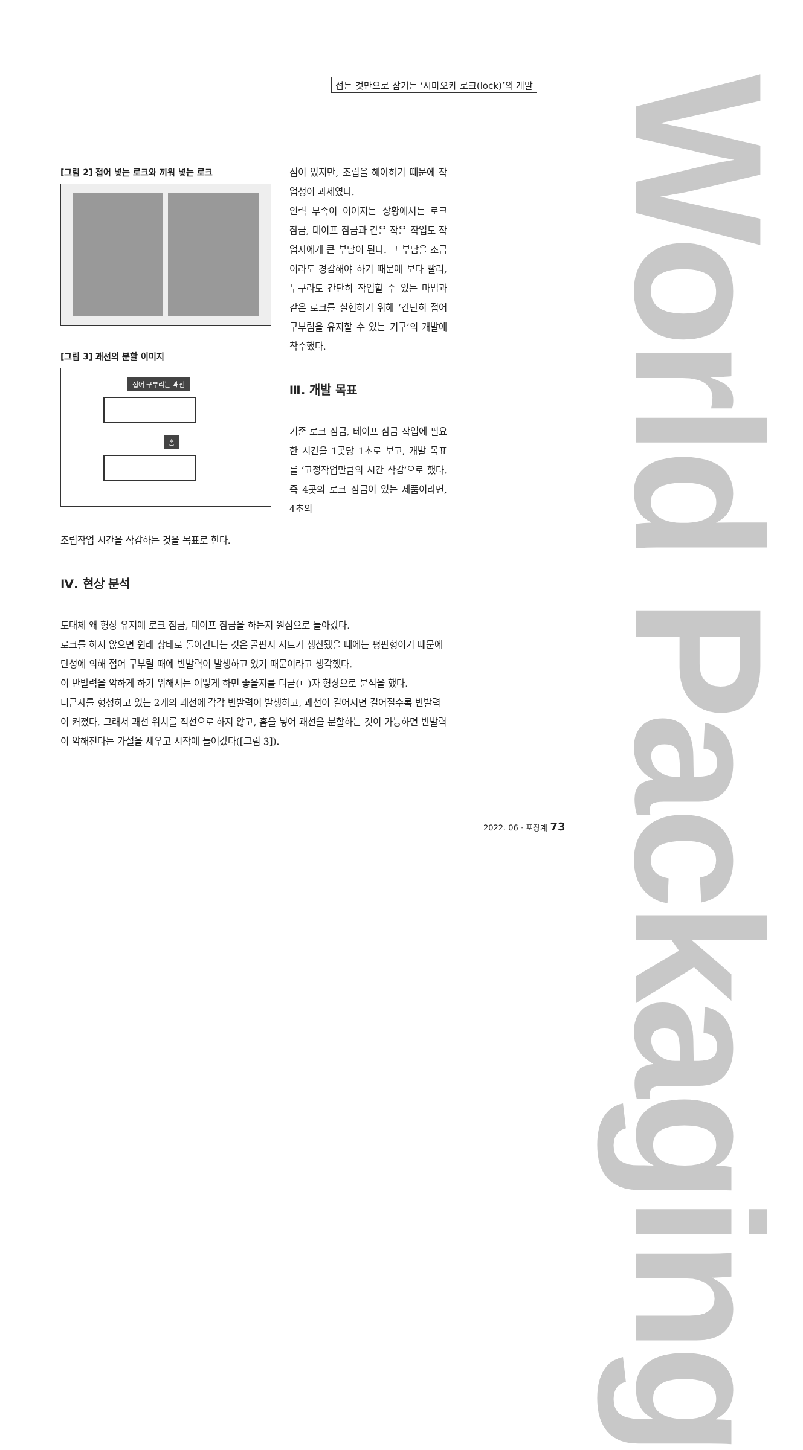World Packaging
접는 것만으로 잠기는 ‘시마오카 로크(lock)’의 개발
[그림 2] 접어 넣는 로크와 끼워 넣는 로크
[그림 3] 괘선의 분할 이미지
접어 구부리는 괘선
홈
점이 있지만, 조립을 해야하기 때문에 작업성이 과제였다.
인력 부족이 이어지는 상황에서는 로크 잠금, 테이프 잠금과 같은 작은 작업도 작업자에게 큰 부담이 된다. 그 부담을 조금이라도 경감해야 하기 때문에 보다 빨리, 누구라도 간단히 작업할 수 있는 마법과 같은 로크를 실현하기 위해 ‘간단히 접어 구부림을 유지할 수 있는 기구’의 개발에 착수했다.
Ⅲ. 개발 목표
기존 로크 잠금, 테이프 잠금 작업에 필요한 시간을 1곳당 1초로 보고, 개발 목표를 ‘고정작업만큼의 시간 삭감’으로 했다. 즉 4곳의 로크 잠금이 있는 제품이라면, 4초의
조립작업 시간을 삭감하는 것을 목표로 한다.
Ⅳ. 현상 분석
도대체 왜 형상 유지에 로크 잠금, 테이프 잠금을 하는지 원점으로 돌아갔다.
로크를 하지 않으면 원래 상태로 돌아간다는 것은 골판지 시트가 생산됐을 때에는 평판형이기 때문에 탄성에 의해 접어 구부릴 때에 반발력이 발생하고 있기 때문이라고 생각했다.
이 반발력을 약하게 하기 위해서는 어떻게 하면 좋을지를 디귿(ㄷ)자 형상으로 분석을 했다.
디귿자를 형성하고 있는 2개의 괘선에 각각 반발력이 발생하고, 괘선이 길어지면 길어질수록 반발력이 커졌다. 그래서 괘선 위치를 직선으로 하지 않고, 홈을 넣어 괘선을 분할하는 것이 가능하면 반발력이 약해진다는 가설을 세우고 시작에 들어갔다([그림 3]).
2022. 06 · 포장계 73